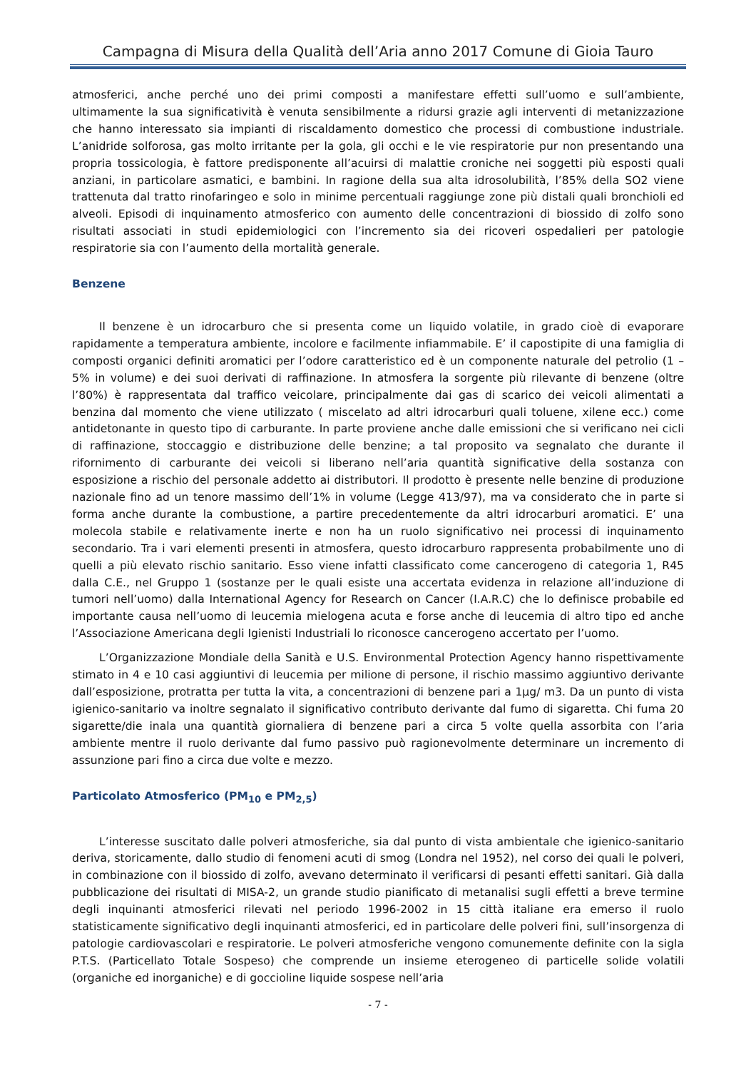Campagna di Misura della Qualità dell’Aria anno 2017 Comune di Gioia Tauro
atmosferici, anche perché uno dei primi composti a manifestare effetti sull’uomo e sull’ambiente, ultimamente la sua significatività è venuta sensibilmente a ridursi grazie agli interventi di metanizzazione che hanno interessato sia impianti di riscaldamento domestico che processi di combustione industriale. L’anidride solforosa, gas molto irritante per la gola, gli occhi e le vie respiratorie pur non presentando una propria tossicologia, è fattore predisponente all’acuirsi di malattie croniche nei soggetti più esposti quali anziani, in particolare asmatici, e bambini. In ragione della sua alta idrosolubilità, l’85% della SO2 viene trattenuta dal tratto rinofaringeo e solo in minime percentuali raggiunge zone più distali quali bronchioli ed alveoli. Episodi di inquinamento atmosferico con aumento delle concentrazioni di biossido di zolfo sono risultati associati in studi epidemiologici con l’incremento sia dei ricoveri ospedalieri per patologie respiratorie sia con l’aumento della mortalità generale.
Benzene
Il benzene è un idrocarburo che si presenta come un liquido volatile, in grado cioè di evaporare rapidamente a temperatura ambiente, incolore e facilmente infiammabile. E’ il capostipite di una famiglia di composti organici definiti aromatici per l’odore caratteristico ed è un componente naturale del petrolio (1 – 5% in volume) e dei suoi derivati di raffinazione. In atmosfera la sorgente più rilevante di benzene (oltre l’80%) è rappresentata dal traffico veicolare, principalmente dai gas di scarico dei veicoli alimentati a benzina dal momento che viene utilizzato ( miscelato ad altri idrocarburi quali toluene, xilene ecc.) come antidetonante in questo tipo di carburante. In parte proviene anche dalle emissioni che si verificano nei cicli di raffinazione, stoccaggio e distribuzione delle benzine; a tal proposito va segnalato che durante il rifornimento di carburante dei veicoli si liberano nell’aria quantità significative della sostanza con esposizione a rischio del personale addetto ai distributori. Il prodotto è presente nelle benzine di produzione nazionale fino ad un tenore massimo dell’1% in volume (Legge 413/97), ma va considerato che in parte si forma anche durante la combustione, a partire precedentemente da altri idrocarburi aromatici. E’ una molecola stabile e relativamente inerte e non ha un ruolo significativo nei processi di inquinamento secondario. Tra i vari elementi presenti in atmosfera, questo idrocarburo rappresenta probabilmente uno di quelli a più elevato rischio sanitario. Esso viene infatti classificato come cancerogeno di categoria 1, R45 dalla C.E., nel Gruppo 1 (sostanze per le quali esiste una accertata evidenza in relazione all’induzione di tumori nell’uomo) dalla International Agency for Research on Cancer (I.A.R.C) che lo definisce probabile ed importante causa nell’uomo di leucemia mielogena acuta e forse anche di leucemia di altro tipo ed anche l’Associazione Americana degli Igienisti Industriali lo riconosce cancerogeno accertato per l’uomo.
L’Organizzazione Mondiale della Sanità e U.S. Environmental Protection Agency hanno rispettivamente stimato in 4 e 10 casi aggiuntivi di leucemia per milione di persone, il rischio massimo aggiuntivo derivante dall’esposizione, protratta per tutta la vita, a concentrazioni di benzene pari a 1µg/ m3. Da un punto di vista igienico-sanitario va inoltre segnalato il significativo contributo derivante dal fumo di sigaretta. Chi fuma 20 sigarette/die inala una quantità giornaliera di benzene pari a circa 5 volte quella assorbita con l’aria ambiente mentre il ruolo derivante dal fumo passivo può ragionevolmente determinare un incremento di assunzione pari fino a circa due volte e mezzo.
Particolato Atmosferico (PM<sub>10</sub> e PM<sub>2,5</sub>)
L’interesse suscitato dalle polveri atmosferiche, sia dal punto di vista ambientale che igienico-sanitario deriva, storicamente, dallo studio di fenomeni acuti di smog (Londra nel 1952), nel corso dei quali le polveri, in combinazione con il biossido di zolfo, avevano determinato il verificarsi di pesanti effetti sanitari. Già dalla pubblicazione dei risultati di MISA-2, un grande studio pianificato di metanalisi sugli effetti a breve termine degli inquinanti atmosferici rilevati nel periodo 1996-2002 in 15 città italiane era emerso il ruolo statisticamente significativo degli inquinanti atmosferici, ed in particolare delle polveri fini, sull’insorgenza di patologie cardiovascolari e respiratorie. Le polveri atmosferiche vengono comunemente definite con la sigla P.T.S. (Particellato Totale Sospeso) che comprende un insieme eterogeneo di particelle solide volatili (organiche ed inorganiche) e di goccioline liquide sospese nell’aria
- 7 -